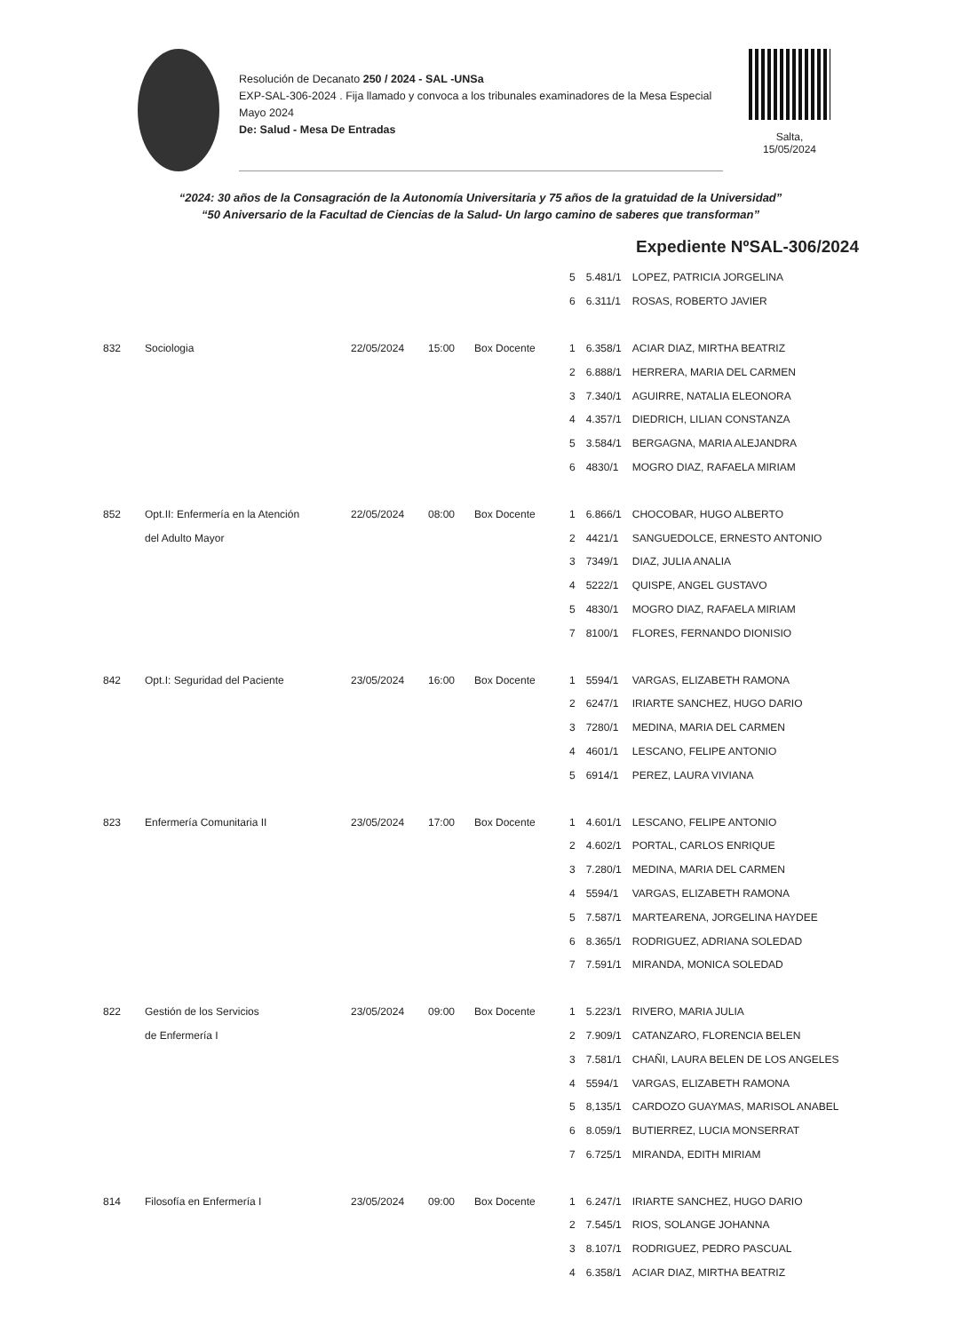Resolución de Decanato 250 / 2024 - SAL -UNSa
EXP-SAL-306-2024 . Fija llamado y convoca a los tribunales examinadores de la Mesa Especial Mayo 2024
De: Salud - Mesa De Entradas
Salta,
15/05/2024
“2024: 30 años de la Consagración de la Autonomía Universitaria y 75 años de la gratuidad de la Universidad”
“50 Aniversario de la Facultad de Ciencias de la Salud- Un largo camino de saberes que transforman”
Expediente NºSAL-306/2024
| | | | | | 5 | 5.481/1 | LOPEZ, PATRICIA JORGELINA |
| | | | | | 6 | 6.311/1 | ROSAS, ROBERTO JAVIER |
| 832 | Sociologia | 22/05/2024 | 15:00 | Box Docente | 1 | 6.358/1 | ACIAR DIAZ, MIRTHA BEATRIZ |
| | | | | | 2 | 6.888/1 | HERRERA, MARIA DEL CARMEN |
| | | | | | 3 | 7.340/1 | AGUIRRE, NATALIA ELEONORA |
| | | | | | 4 | 4.357/1 | DIEDRICH, LILIAN CONSTANZA |
| | | | | | 5 | 3.584/1 | BERGAGNA, MARIA ALEJANDRA |
| | | | | | 6 | 4830/1 | MOGRO DIAZ, RAFAELA MIRIAM |
| 852 | Opt.II: Enfermería en la Atención | 22/05/2024 | 08:00 | Box Docente | 1 | 6.866/1 | CHOCOBAR, HUGO ALBERTO |
| | del Adulto Mayor | | | | 2 | 4421/1 | SANGUEDOLCE, ERNESTO ANTONIO |
| | | | | | 3 | 7349/1 | DIAZ, JULIA ANALIA |
| | | | | | 4 | 5222/1 | QUISPE, ANGEL GUSTAVO |
| | | | | | 5 | 4830/1 | MOGRO DIAZ, RAFAELA MIRIAM |
| | | | | | 7 | 8100/1 | FLORES, FERNANDO DIONISIO |
| 842 | Opt.I: Seguridad del Paciente | 23/05/2024 | 16:00 | Box Docente | 1 | 5594/1 | VARGAS, ELIZABETH RAMONA |
| | | | | | 2 | 6247/1 | IRIARTE SANCHEZ, HUGO DARIO |
| | | | | | 3 | 7280/1 | MEDINA, MARIA DEL CARMEN |
| | | | | | 4 | 4601/1 | LESCANO, FELIPE ANTONIO |
| | | | | | 5 | 6914/1 | PEREZ, LAURA VIVIANA |
| 823 | Enfermería Comunitaria II | 23/05/2024 | 17:00 | Box Docente | 1 | 4.601/1 | LESCANO, FELIPE ANTONIO |
| | | | | | 2 | 4.602/1 | PORTAL, CARLOS ENRIQUE |
| | | | | | 3 | 7.280/1 | MEDINA, MARIA DEL CARMEN |
| | | | | | 4 | 5594/1 | VARGAS, ELIZABETH RAMONA |
| | | | | | 5 | 7.587/1 | MARTEARENA, JORGELINA HAYDEE |
| | | | | | 6 | 8.365/1 | RODRIGUEZ, ADRIANA SOLEDAD |
| | | | | | 7 | 7.591/1 | MIRANDA, MONICA SOLEDAD |
| 822 | Gestión de los Servicios | 23/05/2024 | 09:00 | Box Docente | 1 | 5.223/1 | RIVERO, MARIA JULIA |
| | de Enfermería I | | | | 2 | 7.909/1 | CATANZARO, FLORENCIA BELEN |
| | | | | | 3 | 7.581/1 | CHAÑI, LAURA BELEN DE LOS ANGELES |
| | | | | | 4 | 5594/1 | VARGAS, ELIZABETH RAMONA |
| | | | | | 5 | 8,135/1 | CARDOZO GUAYMAS, MARISOL ANABEL |
| | | | | | 6 | 8.059/1 | BUTIERREZ, LUCIA MONSERRAT |
| | | | | | 7 | 6.725/1 | MIRANDA, EDITH MIRIAM |
| 814 | Filosofía en Enfermería I | 23/05/2024 | 09:00 | Box Docente | 1 | 6.247/1 | IRIARTE SANCHEZ, HUGO DARIO |
| | | | | | 2 | 7.545/1 | RIOS, SOLANGE JOHANNA |
| | | | | | 3 | 8.107/1 | RODRIGUEZ, PEDRO PASCUAL |
| | | | | | 4 | 6.358/1 | ACIAR DIAZ, MIRTHA BEATRIZ |